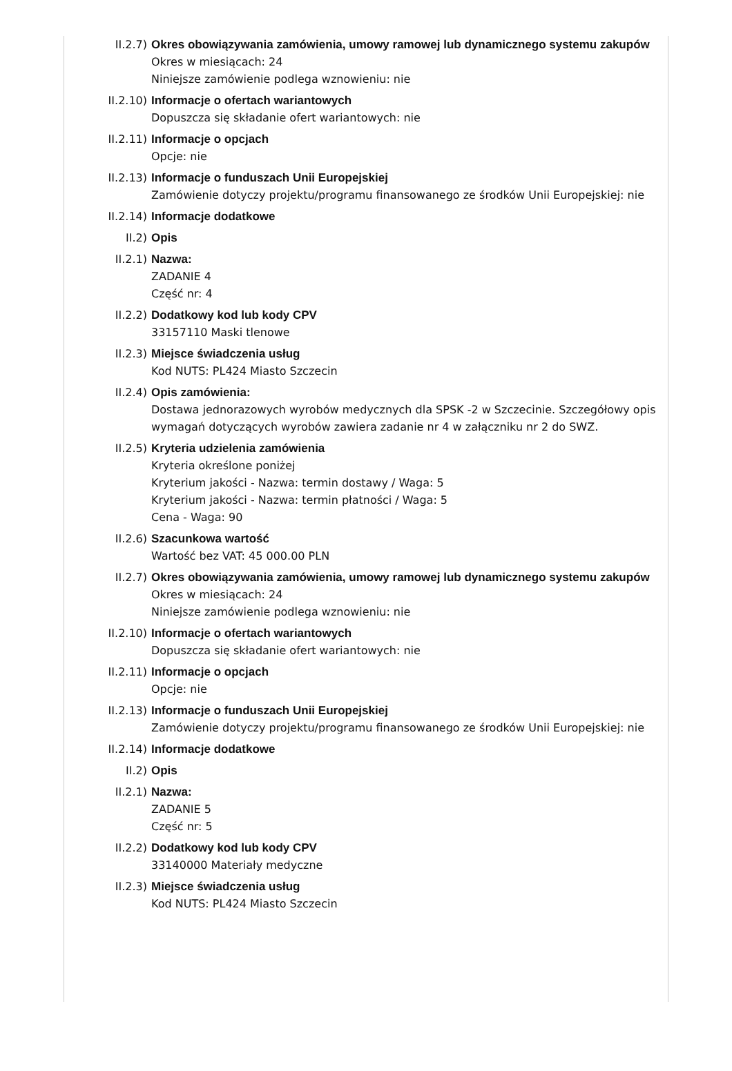II.2.7) Okres obowiązywania zamówienia, umowy ramowej lub dynamicznego systemu zakupów
Okres w miesiącach: 24
Niniejsze zamówienie podlega wznowieniu: nie
II.2.10) Informacje o ofertach wariantowych
Dopuszcza się składanie ofert wariantowych: nie
II.2.11) Informacje o opcjach
Opcje: nie
II.2.13) Informacje o funduszach Unii Europejskiej
Zamówienie dotyczy projektu/programu finansowanego ze środków Unii Europejskiej: nie
II.2.14) Informacje dodatkowe
II.2) Opis
II.2.1) Nazwa:
ZADANIE 4
Część nr: 4
II.2.2) Dodatkowy kod lub kody CPV
33157110 Maski tlenowe
II.2.3) Miejsce świadczenia usług
Kod NUTS: PL424 Miasto Szczecin
II.2.4) Opis zamówienia:
Dostawa jednorazowych wyrobów medycznych dla SPSK -2 w Szczecinie. Szczegółowy opis wymagań dotyczących wyrobów zawiera zadanie nr 4 w załączniku nr 2 do SWZ.
II.2.5) Kryteria udzielenia zamówienia
Kryteria określone poniżej
Kryterium jakości - Nazwa: termin dostawy / Waga: 5
Kryterium jakości - Nazwa: termin płatności / Waga: 5
Cena - Waga: 90
II.2.6) Szacunkowa wartość
Wartość bez VAT: 45 000.00 PLN
II.2.7) Okres obowiązywania zamówienia, umowy ramowej lub dynamicznego systemu zakupów
Okres w miesiącach: 24
Niniejsze zamówienie podlega wznowieniu: nie
II.2.10) Informacje o ofertach wariantowych
Dopuszcza się składanie ofert wariantowych: nie
II.2.11) Informacje o opcjach
Opcje: nie
II.2.13) Informacje o funduszach Unii Europejskiej
Zamówienie dotyczy projektu/programu finansowanego ze środków Unii Europejskiej: nie
II.2.14) Informacje dodatkowe
II.2) Opis
II.2.1) Nazwa:
ZADANIE 5
Część nr: 5
II.2.2) Dodatkowy kod lub kody CPV
33140000 Materiały medyczne
II.2.3) Miejsce świadczenia usług
Kod NUTS: PL424 Miasto Szczecin